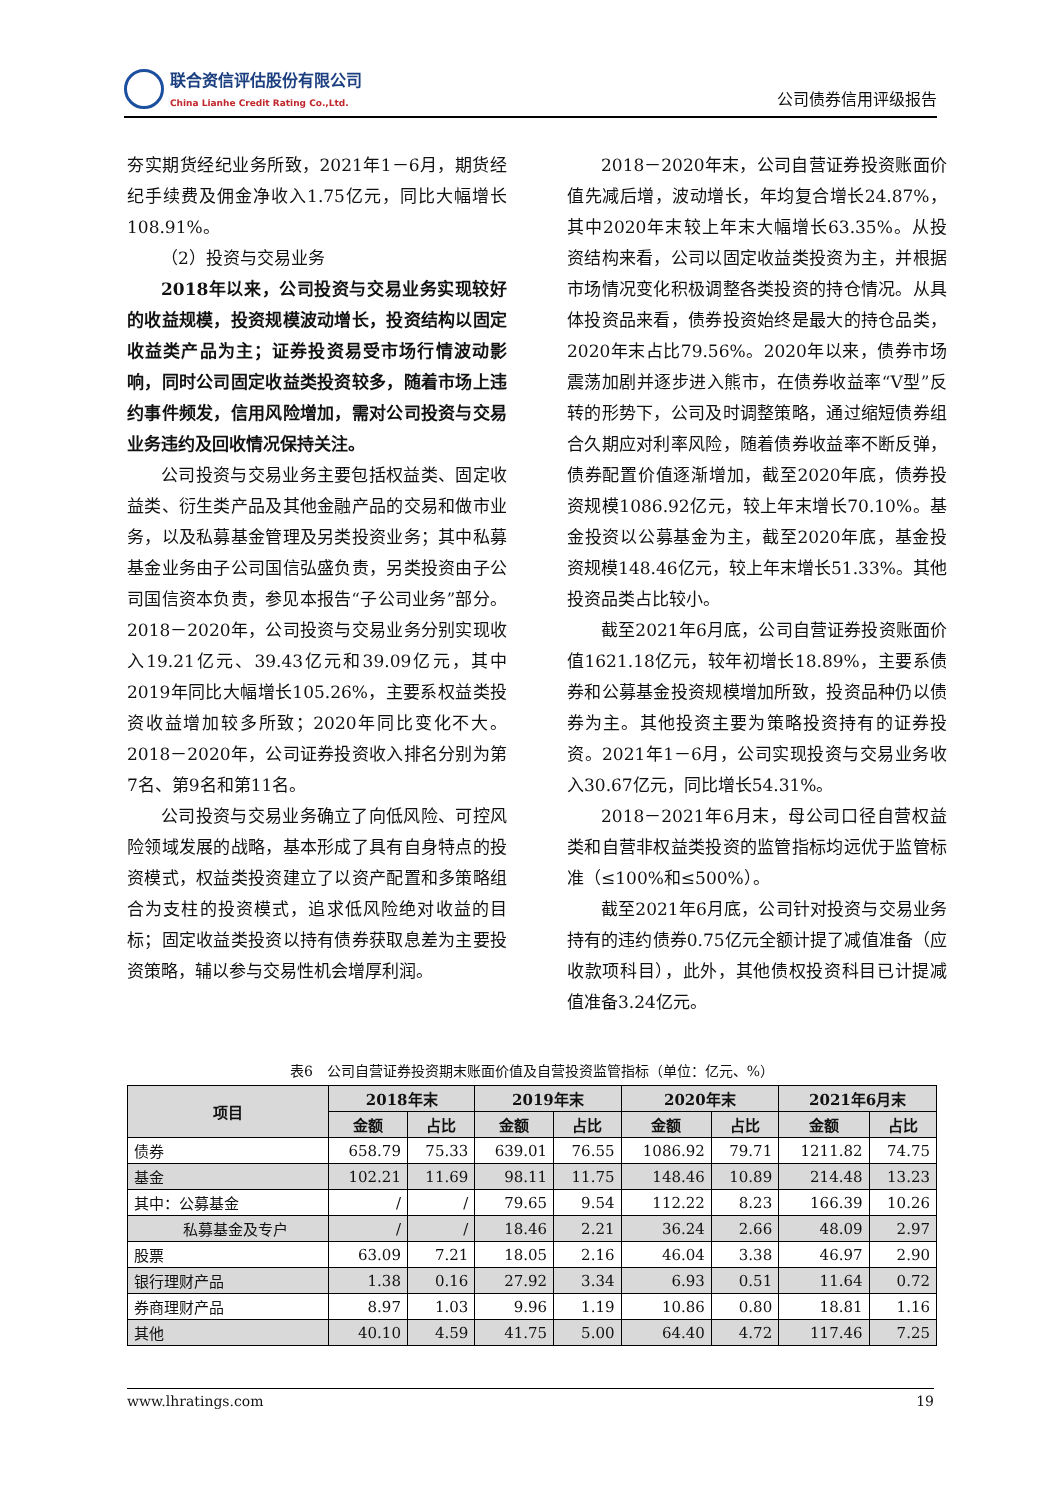联合资信评估股份有限公司
China Lianhe Credit Rating Co.,Ltd.
公司债券信用评级报告
夯实期货经纪业务所致，2021年1－6月，期货经纪手续费及佣金净收入1.75亿元，同比大幅增长108.91%。
（2）投资与交易业务
2018年以来，公司投资与交易业务实现较好的收益规模，投资规模波动增长，投资结构以固定收益类产品为主；证券投资易受市场行情波动影响，同时公司固定收益类投资较多，随着市场上违约事件频发，信用风险增加，需对公司投资与交易业务违约及回收情况保持关注。
公司投资与交易业务主要包括权益类、固定收益类、衍生类产品及其他金融产品的交易和做市业务，以及私募基金管理及另类投资业务；其中私募基金业务由子公司国信弘盛负责，另类投资由子公司国信资本负责，参见本报告“子公司业务”部分。2018－2020年，公司投资与交易业务分别实现收入19.21亿元、39.43亿元和39.09亿元，其中2019年同比大幅增长105.26%，主要系权益类投资收益增加较多所致；2020年同比变化不大。2018－2020年，公司证券投资收入排名分别为第7名、第9名和第11名。
公司投资与交易业务确立了向低风险、可控风险领域发展的战略，基本形成了具有自身特点的投资模式，权益类投资建立了以资产配置和多策略组合为支柱的投资模式，追求低风险绝对收益的目标；固定收益类投资以持有债券获取息差为主要投资策略，辅以参与交易性机会增厚利润。
2018－2020年末，公司自营证券投资账面价值先减后增，波动增长，年均复合增长24.87%，其中2020年末较上年末大幅增长63.35%。从投资结构来看，公司以固定收益类投资为主，并根据市场情况变化积极调整各类投资的持仓情况。从具体投资品来看，债券投资始终是最大的持仓品类，2020年末占比79.56%。2020年以来，债券市场震荡加剧并逐步进入熊市，在债券收益率“V型”反转的形势下，公司及时调整策略，通过缩短债券组合久期应对利率风险，随着债券收益率不断反弹，债券配置价值逐渐增加，截至2020年底，债券投资规模1086.92亿元，较上年末增长70.10%。基金投资以公募基金为主，截至2020年底，基金投资规模148.46亿元，较上年末增长51.33%。其他投资品类占比较小。
截至2021年6月底，公司自营证券投资账面价值1621.18亿元，较年初增长18.89%，主要系债券和公募基金投资规模增加所致，投资品种仍以债券为主。其他投资主要为策略投资持有的证券投资。2021年1－6月，公司实现投资与交易业务收入30.67亿元，同比增长54.31%。
2018－2021年6月末，母公司口径自营权益类和自营非权益类投资的监管指标均远优于监管标准（≤100%和≤500%）。
截至2021年6月底，公司针对投资与交易业务持有的违约债券0.75亿元全额计提了减值准备（应收款项科目），此外，其他债权投资科目已计提减值准备3.24亿元。
表6　公司自营证券投资期末账面价值及自营投资监管指标（单位：亿元、%）
| 项目 | 2018年末 | | 2019年末 | | 2020年末 | | 2021年6月末 | |
| --- | --- | --- | --- | --- | --- | --- | --- | --- |
| | 金额 | 占比 | 金额 | 占比 | 金额 | 占比 | 金额 | 占比 |
| 债券 | 658.79 | 75.33 | 639.01 | 76.55 | 1086.92 | 79.71 | 1211.82 | 74.75 |
| 基金 | 102.21 | 11.69 | 98.11 | 11.75 | 148.46 | 10.89 | 214.48 | 13.23 |
| 其中：公募基金 | / | / | 79.65 | 9.54 | 112.22 | 8.23 | 166.39 | 10.26 |
| 私募基金及专户 | / | / | 18.46 | 2.21 | 36.24 | 2.66 | 48.09 | 2.97 |
| 股票 | 63.09 | 7.21 | 18.05 | 2.16 | 46.04 | 3.38 | 46.97 | 2.90 |
| 银行理财产品 | 1.38 | 0.16 | 27.92 | 3.34 | 6.93 | 0.51 | 11.64 | 0.72 |
| 券商理财产品 | 8.97 | 1.03 | 9.96 | 1.19 | 10.86 | 0.80 | 18.81 | 1.16 |
| 其他 | 40.10 | 4.59 | 41.75 | 5.00 | 64.40 | 4.72 | 117.46 | 7.25 |
www.lhratings.com 19